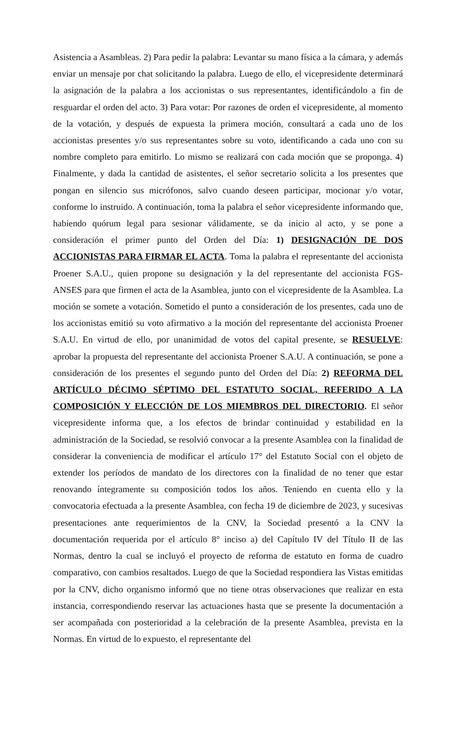Asistencia a Asambleas. 2) Para pedir la palabra: Levantar su mano física a la cámara, y además enviar un mensaje por chat solicitando la palabra. Luego de ello, el vicepresidente determinará la asignación de la palabra a los accionistas o sus representantes, identificándolo a fin de resguardar el orden del acto. 3) Para votar: Por razones de orden el vicepresidente, al momento de la votación, y después de expuesta la primera moción, consultará a cada uno de los accionistas presentes y/o sus representantes sobre su voto, identificando a cada uno con su nombre completo para emitirlo. Lo mismo se realizará con cada moción que se proponga. 4) Finalmente, y dada la cantidad de asistentes, el señor secretario solicita a los presentes que pongan en silencio sus micrófonos, salvo cuando deseen participar, mocionar y/o votar, conforme lo instruido. A continuación, toma la palabra el señor vicepresidente informando que, habiendo quórum legal para sesionar válidamente, se da inicio al acto, y se pone a consideración el primer punto del Orden del Día: 1) DESIGNACIÓN DE DOS ACCIONISTAS PARA FIRMAR EL ACTA. Toma la palabra el representante del accionista Proener S.A.U., quien propone su designación y la del representante del accionista FGS-ANSES para que firmen el acta de la Asamblea, junto con el vicepresidente de la Asamblea. La moción se somete a votación. Sometido el punto a consideración de los presentes, cada uno de los accionistas emitió su voto afirmativo a la moción del representante del accionista Proener S.A.U. En virtud de ello, por unanimidad de votos del capital presente, se RESUELVE: aprobar la propuesta del representante del accionista Proener S.A.U. A continuación, se pone a consideración de los presentes el segundo punto del Orden del Día: 2) REFORMA DEL ARTÍCULO DÉCIMO SÉPTIMO DEL ESTATUTO SOCIAL, REFERIDO A LA COMPOSICIÓN Y ELECCIÓN DE LOS MIEMBROS DEL DIRECTORIO. El señor vicepresidente informa que, a los efectos de brindar continuidad y estabilidad en la administración de la Sociedad, se resolvió convocar a la presente Asamblea con la finalidad de considerar la conveniencia de modificar el artículo 17° del Estatuto Social con el objeto de extender los períodos de mandato de los directores con la finalidad de no tener que estar renovando íntegramente su composición todos los años. Teniendo en cuenta ello y la convocatoria efectuada a la presente Asamblea, con fecha 19 de diciembre de 2023, y sucesivas presentaciones ante requerimientos de la CNV, la Sociedad presentó a la CNV la documentación requerida por el artículo 8° inciso a) del Capítulo IV del Título II de las Normas, dentro la cual se incluyó el proyecto de reforma de estatuto en forma de cuadro comparativo, con cambios resaltados. Luego de que la Sociedad respondiera las Vistas emitidas por la CNV, dicho organismo informó que no tiene otras observaciones que realizar en esta instancia, correspondiendo reservar las actuaciones hasta que se presente la documentación a ser acompañada con posterioridad a la celebración de la presente Asamblea, prevista en la Normas. En virtud de lo expuesto, el representante del